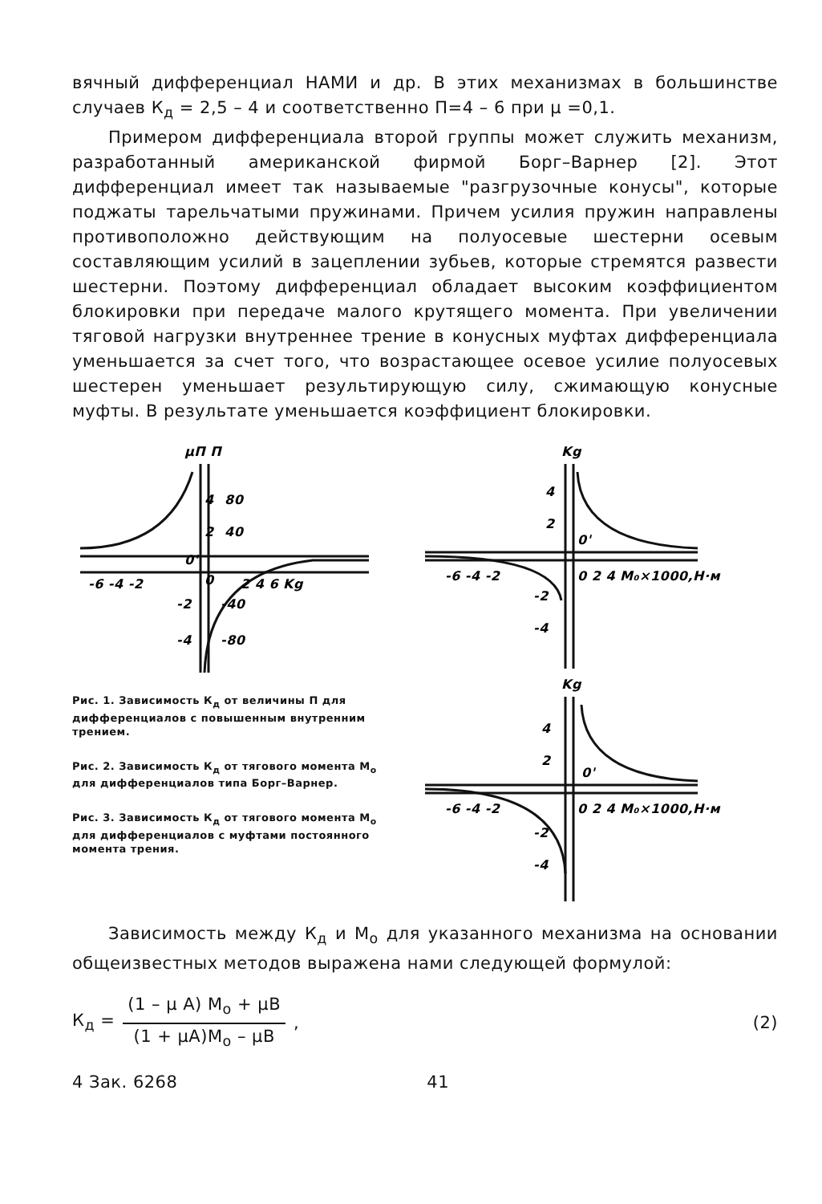вячный дифференциал НАМИ и др. В этих механизмах в большинстве случаев К<sub>д</sub> = 2,5 – 4 и соответственно П=4 – 6 при μ =0,1.
Примером дифференциала второй группы может служить механизм, разработанный американской фирмой Борг–Варнер [2]. Этот дифференциал имеет так называемые "разгрузочные конусы", которые поджаты тарельчатыми пружинами. Причем усилия пружин направлены противоположно действующим на полуосевые шестерни осевым составляющим усилий в зацеплении зубьев, которые стремятся развести шестерни. Поэтому дифференциал обладает высоким коэффициентом блокировки при передаче малого крутящего момента. При увеличении тяговой нагрузки внутреннее трение в конусных муфтах дифференциала уменьшается за счет того, что возрастающее осевое усилие полуосевых шестерен уменьшает результирующую силу, сжимающую конусные муфты. В результате уменьшается коэффициент блокировки.
μП П
4
80
2
40
0'
0
-6 -4 -2
2 4 6 Kg
-2
-40
-4
-80
Рис. 1. Зависимость К<sub>д</sub> от величины П для дифференциалов с повышенным внутренним трением.
Рис. 2. Зависимость К<sub>д</sub> от тягового момента М<sub>о</sub> для дифференциалов типа Борг–Варнер.
Рис. 3. Зависимость К<sub>д</sub> от тягового момента М<sub>о</sub> для дифференциалов с муфтами постоянного момента трения.
Kg
4
2
0'
-6 -4 -2
0 2 4 M₀×1000,Н·м
-2
-4
Kg
4
2
0'
-6 -4 -2
0 2 4 M₀×1000,Н·м
-2
-4
Зависимость между К<sub>д</sub> и М<sub>о</sub> для указанного механизма на основании общеизвестных методов выражена нами следующей формулой:
К<sub>д</sub> =
(1 – μ А) М<sub>о</sub> + μВ
(1 + μА)М<sub>о</sub> – μВ
, (2)
4 Зак. 6268 41